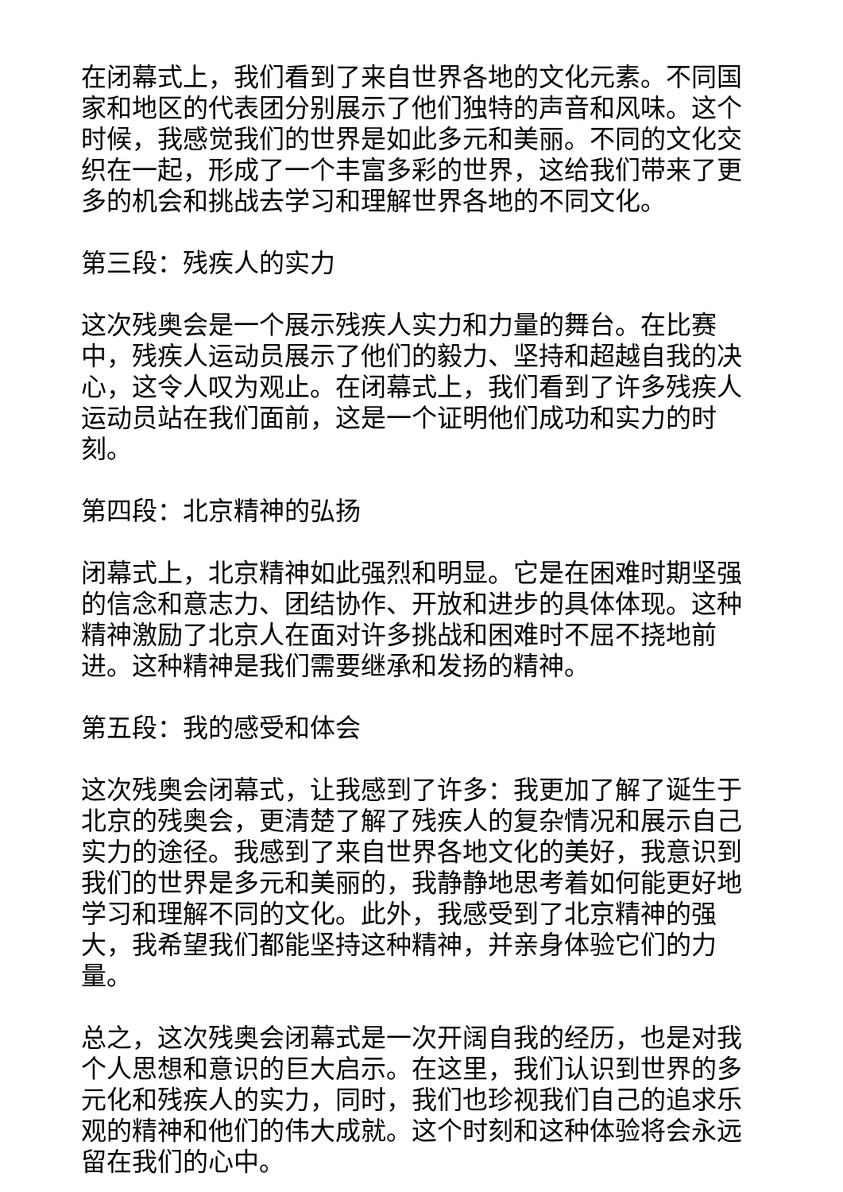在闭幕式上，我们看到了来自世界各地的文化元素。不同国家和地区的代表团分别展示了他们独特的声音和风味。这个时候，我感觉我们的世界是如此多元和美丽。不同的文化交织在一起，形成了一个丰富多彩的世界，这给我们带来了更多的机会和挑战去学习和理解世界各地的不同文化。
第三段：残疾人的实力
这次残奥会是一个展示残疾人实力和力量的舞台。在比赛中，残疾人运动员展示了他们的毅力、坚持和超越自我的决心，这令人叹为观止。在闭幕式上，我们看到了许多残疾人运动员站在我们面前，这是一个证明他们成功和实力的时刻。
第四段：北京精神的弘扬
闭幕式上，北京精神如此强烈和明显。它是在困难时期坚强的信念和意志力、团结协作、开放和进步的具体体现。这种精神激励了北京人在面对许多挑战和困难时不屈不挠地前进。这种精神是我们需要继承和发扬的精神。
第五段：我的感受和体会
这次残奥会闭幕式，让我感到了许多：我更加了解了诞生于北京的残奥会，更清楚了解了残疾人的复杂情况和展示自己实力的途径。我感到了来自世界各地文化的美好，我意识到我们的世界是多元和美丽的，我静静地思考着如何能更好地学习和理解不同的文化。此外，我感受到了北京精神的强大，我希望我们都能坚持这种精神，并亲身体验它们的力量。
总之，这次残奥会闭幕式是一次开阔自我的经历，也是对我个人思想和意识的巨大启示。在这里，我们认识到世界的多元化和残疾人的实力，同时，我们也珍视我们自己的追求乐观的精神和他们的伟大成就。这个时刻和这种体验将会永远留在我们的心中。